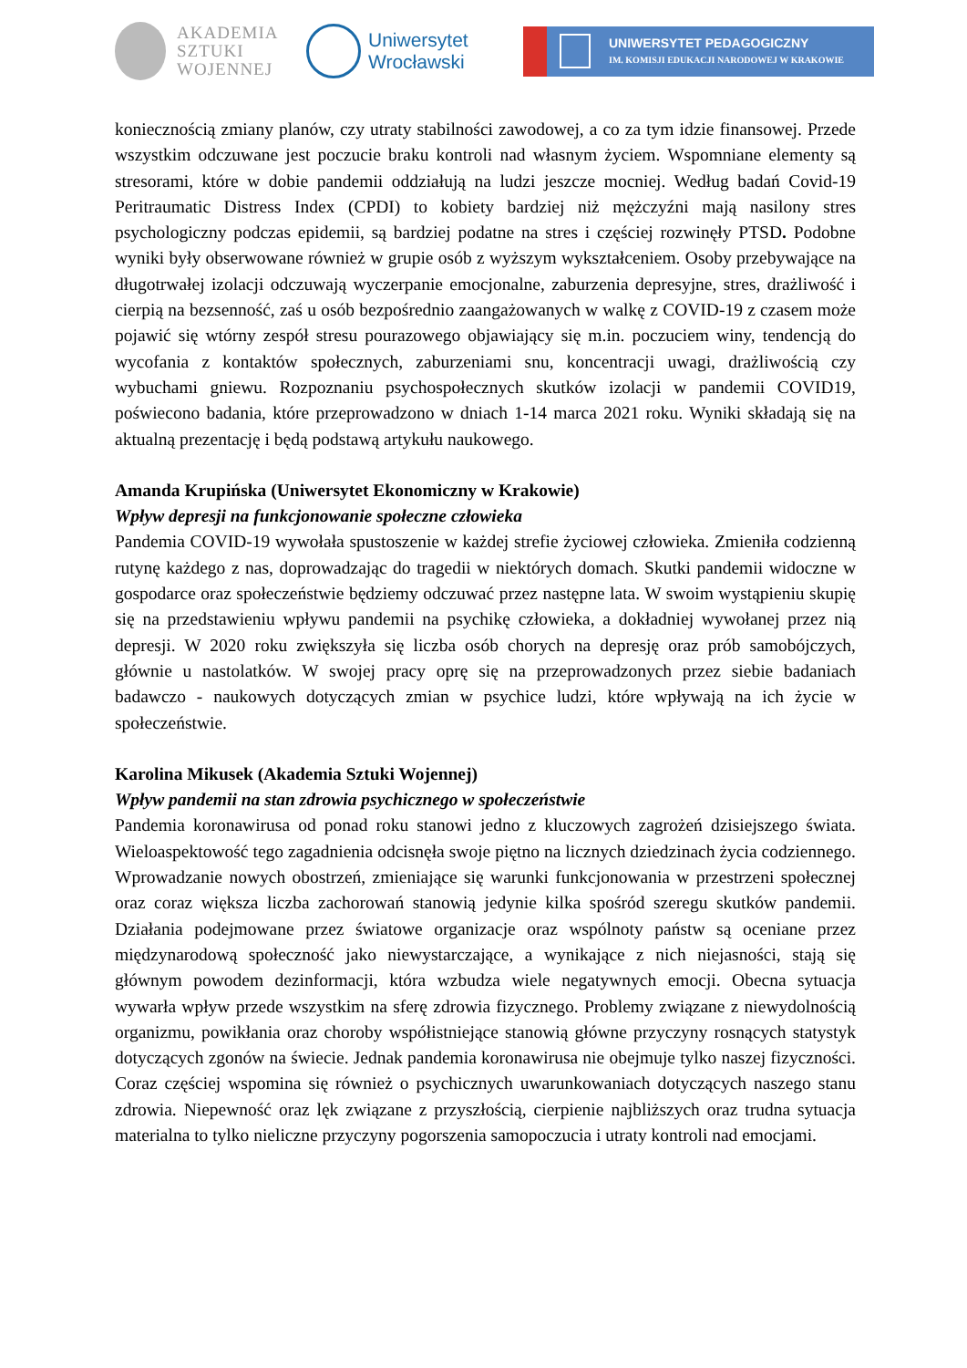AKADEMIA
SZTUKI
WOJENNEJ
Uniwersytet
Wrocławski
UNIWERSYTET PEDAGOGICZNY
IM. KOMISJI EDUKACJI NARODOWEJ W KRAKOWIE
koniecznością zmiany planów, czy utraty stabilności zawodowej, a co za tym idzie finansowej. Przede wszystkim odczuwane jest poczucie braku kontroli nad własnym życiem. Wspomniane elementy są stresorami, które w dobie pandemii oddziałują na ludzi jeszcze mocniej. Według badań Covid-19 Peritraumatic Distress Index (CPDI) to kobiety bardziej niż mężczyźni mają nasilony stres psychologiczny podczas epidemii, są bardziej podatne na stres i częściej rozwinęły PTSD. Podobne wyniki były obserwowane również w grupie osób z wyższym wykształceniem. Osoby przebywające na długotrwałej izolacji odczuwają wyczerpanie emocjonalne, zaburzenia depresyjne, stres, drażliwość i cierpią na bezsenność, zaś u osób bezpośrednio zaangażowanych w walkę z COVID-19 z czasem może pojawić się wtórny zespół stresu pourazowego objawiający się m.in. poczuciem winy, tendencją do wycofania z kontaktów społecznych, zaburzeniami snu, koncentracji uwagi, drażliwością czy wybuchami gniewu. Rozpoznaniu psychospołecznych skutków izolacji w pandemii COVID19, poświecono badania, które przeprowadzono w dniach 1-14 marca 2021 roku. Wyniki składają się na aktualną prezentację i będą podstawą artykułu naukowego.
Amanda Krupińska (Uniwersytet Ekonomiczny w Krakowie)
Wpływ depresji na funkcjonowanie społeczne człowieka
Pandemia COVID-19 wywołała spustoszenie w każdej strefie życiowej człowieka. Zmieniła codzienną rutynę każdego z nas, doprowadzając do tragedii w niektórych domach. Skutki pandemii widoczne w gospodarce oraz społeczeństwie będziemy odczuwać przez następne lata. W swoim wystąpieniu skupię się na przedstawieniu wpływu pandemii na psychikę człowieka, a dokładniej wywołanej przez nią depresji. W 2020 roku zwiększyła się liczba osób chorych na depresję oraz prób samobójczych, głównie u nastolatków. W swojej pracy oprę się na przeprowadzonych przez siebie badaniach badawczo - naukowych dotyczących zmian w psychice ludzi, które wpływają na ich życie w społeczeństwie.
Karolina Mikusek (Akademia Sztuki Wojennej)
Wpływ pandemii na stan zdrowia psychicznego w społeczeństwie
Pandemia koronawirusa od ponad roku stanowi jedno z kluczowych zagrożeń dzisiejszego świata. Wieloaspektowość tego zagadnienia odcisnęła swoje piętno na licznych dziedzinach życia codziennego. Wprowadzanie nowych obostrzeń, zmieniające się warunki funkcjonowania w przestrzeni społecznej oraz coraz większa liczba zachorowań stanowią jedynie kilka spośród szeregu skutków pandemii. Działania podejmowane przez światowe organizacje oraz wspólnoty państw są oceniane przez międzynarodową społeczność jako niewystarczające, a wynikające z nich niejasności, stają się głównym powodem dezinformacji, która wzbudza wiele negatywnych emocji. Obecna sytuacja wywarła wpływ przede wszystkim na sferę zdrowia fizycznego. Problemy związane z niewydolnością organizmu, powikłania oraz choroby współistniejące stanowią główne przyczyny rosnących statystyk dotyczących zgonów na świecie. Jednak pandemia koronawirusa nie obejmuje tylko naszej fizyczności. Coraz częściej wspomina się również o psychicznych uwarunkowaniach dotyczących naszego stanu zdrowia. Niepewność oraz lęk związane z przyszłością, cierpienie najbliższych oraz trudna sytuacja materialna to tylko nieliczne przyczyny pogorszenia samopoczucia i utraty kontroli nad emocjami.